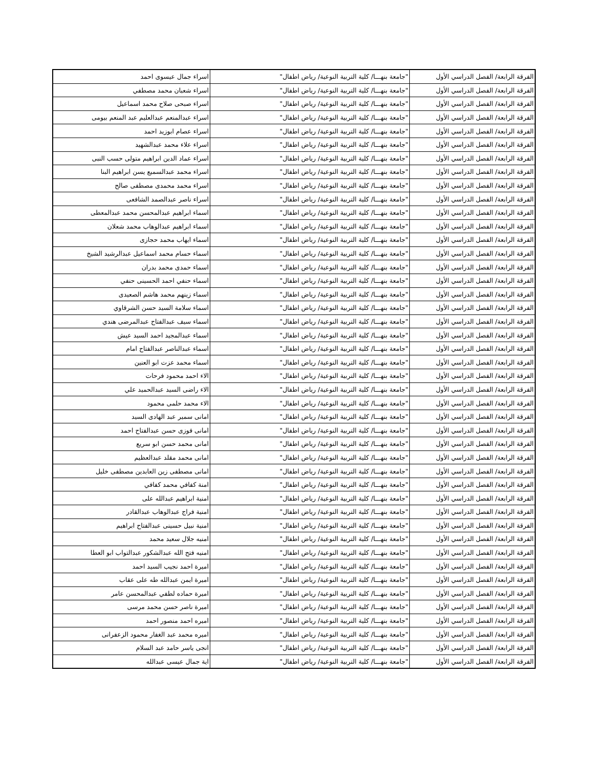| الفرقة الرابعة/ الفصل الدراسي الأول | "جامعة بنهـــا/ كلية التربية النوعية/ رياض اطفال" | اسراء جمال عيسوى احمد |
| الفرقة الرابعة/ الفصل الدراسي الأول | "جامعة بنهـــا/ كلية التربية النوعية/ رياض اطفال" | اسراء شعبان محمد مصطفي |
| الفرقة الرابعة/ الفصل الدراسي الأول | "جامعة بنهـــا/ كلية التربية النوعية/ رياض اطفال" | اسراء صبحى صلاح محمد اسماعيل |
| الفرقة الرابعة/ الفصل الدراسي الأول | "جامعة بنهـــا/ كلية التربية النوعية/ رياض اطفال" | اسراء عبدالمنعم عبدالعليم عبد المنعم بيومى |
| الفرقة الرابعة/ الفصل الدراسي الأول | "جامعة بنهـــا/ كلية التربية النوعية/ رياض اطفال" | اسراء عصام ابوزيد احمد |
| الفرقة الرابعة/ الفصل الدراسي الأول | "جامعة بنهـــا/ كلية التربية النوعية/ رياض اطفال" | اسراء علاء محمد عبدالشهيد |
| الفرقة الرابعة/ الفصل الدراسي الأول | "جامعة بنهـــا/ كلية التربية النوعية/ رياض اطفال" | اسراء عماد الدين ابراهيم متولى حسب النبى |
| الفرقة الرابعة/ الفصل الدراسي الأول | "جامعة بنهـــا/ كلية التربية النوعية/ رياض اطفال" | اسراء محمد عبدالسميع يسن ابراهيم البنا |
| الفرقة الرابعة/ الفصل الدراسي الأول | "جامعة بنهـــا/ كلية التربية النوعية/ رياض اطفال" | اسراء محمد محمدى مصطفى صالح |
| الفرقة الرابعة/ الفصل الدراسي الأول | "جامعة بنهـــا/ كلية التربية النوعية/ رياض اطفال" | اسراء ناصر عبدالصمد الشافعى |
| الفرقة الرابعة/ الفصل الدراسي الأول | "جامعة بنهـــا/ كلية التربية النوعية/ رياض اطفال" | اسماء ابراهيم عبدالمحسن محمد عبدالمعطى |
| الفرقة الرابعة/ الفصل الدراسي الأول | "جامعة بنهـــا/ كلية التربية النوعية/ رياض اطفال" | اسماء ابراهيم عبدالوهاب محمد شعلان |
| الفرقة الرابعة/ الفصل الدراسي الأول | "جامعة بنهـــا/ كلية التربية النوعية/ رياض اطفال" | اسماء ايهاب محمد حجازى |
| الفرقة الرابعة/ الفصل الدراسي الأول | "جامعة بنهـــا/ كلية التربية النوعية/ رياض اطفال" | اسماء حسام محمد اسماعيل عبدالرشيد الشيخ |
| الفرقة الرابعة/ الفصل الدراسي الأول | "جامعة بنهـــا/ كلية التربية النوعية/ رياض اطفال" | اسماء حمدى محمد بدران |
| الفرقة الرابعة/ الفصل الدراسي الأول | "جامعة بنهـــا/ كلية التربية النوعية/ رياض اطفال" | اسماء حنفي احمد الحسينى حنفي |
| الفرقة الرابعة/ الفصل الدراسي الأول | "جامعة بنهـــا/ كلية التربية النوعية/ رياض اطفال" | اسماء زينهم محمد هاشم الصعيدى |
| الفرقة الرابعة/ الفصل الدراسي الأول | "جامعة بنهـــا/ كلية التربية النوعية/ رياض اطفال" | اسماء سلامة السيد حسن الشرقاوي |
| الفرقة الرابعة/ الفصل الدراسي الأول | "جامعة بنهـــا/ كلية التربية النوعية/ رياض اطفال" | اسماء سيف عبدالفتاح عبدالمرضى هندي |
| الفرقة الرابعة/ الفصل الدراسي الأول | "جامعة بنهـــا/ كلية التربية النوعية/ رياض اطفال" | اسماء عبدالمجيد احمد السيد عيش |
| الفرقة الرابعة/ الفصل الدراسي الأول | "جامعة بنهـــا/ كلية التربية النوعية/ رياض اطفال" | اسماء عبدالناصر عبدالفتاح امام |
| الفرقة الرابعة/ الفصل الدراسي الأول | "جامعة بنهـــا/ كلية التربية النوعية/ رياض اطفال" | اسماء محمد عزت ابو العنين |
| الفرقة الرابعة/ الفصل الدراسي الأول | "جامعة بنهـــا/ كلية التربية النوعية/ رياض اطفال" | الاء احمد محمود فرحات |
| الفرقة الرابعة/ الفصل الدراسي الأول | "جامعة بنهـــا/ كلية التربية النوعية/ رياض اطفال" | الاء راضى السيد عبدالحميد علي |
| الفرقة الرابعة/ الفصل الدراسي الأول | "جامعة بنهـــا/ كلية التربية النوعية/ رياض اطفال" | الاء محمد حلمى محمود |
| الفرقة الرابعة/ الفصل الدراسي الأول | "جامعة بنهـــا/ كلية التربية النوعية/ رياض اطفال" | امانى سمير عبد الهادى السيد |
| الفرقة الرابعة/ الفصل الدراسي الأول | "جامعة بنهـــا/ كلية التربية النوعية/ رياض اطفال" | امانى فوزى حسن عبدالفتاح احمد |
| الفرقة الرابعة/ الفصل الدراسي الأول | "جامعة بنهـــا/ كلية التربية النوعية/ رياض اطفال" | امانى محمد حسن ابو سريع |
| الفرقة الرابعة/ الفصل الدراسي الأول | "جامعة بنهـــا/ كلية التربية النوعية/ رياض اطفال" | امانى محمد مقلد عبدالعظيم |
| الفرقة الرابعة/ الفصل الدراسي الأول | "جامعة بنهـــا/ كلية التربية النوعية/ رياض اطفال" | امانى مصطفى زين العابدين مصطفى خليل |
| الفرقة الرابعة/ الفصل الدراسي الأول | "جامعة بنهـــا/ كلية التربية النوعية/ رياض اطفال" | امنة كفافي محمد كفافي |
| الفرقة الرابعة/ الفصل الدراسي الأول | "جامعة بنهـــا/ كلية التربية النوعية/ رياض اطفال" | امنية ابراهيم عبدالله على |
| الفرقة الرابعة/ الفصل الدراسي الأول | "جامعة بنهـــا/ كلية التربية النوعية/ رياض اطفال" | امنية فراج عبدالوهاب عبدالقادر |
| الفرقة الرابعة/ الفصل الدراسي الأول | "جامعة بنهـــا/ كلية التربية النوعية/ رياض اطفال" | امنية نبيل حسينى عبدالفتاح ابراهيم |
| الفرقة الرابعة/ الفصل الدراسي الأول | "جامعة بنهـــا/ كلية التربية النوعية/ رياض اطفال" | امنيه جلال سعيد محمد |
| الفرقة الرابعة/ الفصل الدراسي الأول | "جامعة بنهـــا/ كلية التربية النوعية/ رياض اطفال" | امنيه فتح الله عبدالشكور عبدالتواب ابو العطا |
| الفرقة الرابعة/ الفصل الدراسي الأول | "جامعة بنهـــا/ كلية التربية النوعية/ رياض اطفال" | اميرة احمد نجيب السيد احمد |
| الفرقة الرابعة/ الفصل الدراسي الأول | "جامعة بنهـــا/ كلية التربية النوعية/ رياض اطفال" | اميرة ايمن عبدالله طه على عقاب |
| الفرقة الرابعة/ الفصل الدراسي الأول | "جامعة بنهـــا/ كلية التربية النوعية/ رياض اطفال" | اميرة حماده لطفي عبدالمحسن عامر |
| الفرقة الرابعة/ الفصل الدراسي الأول | "جامعة بنهـــا/ كلية التربية النوعية/ رياض اطفال" | اميرة ناصر حسن محمد مرسى |
| الفرقة الرابعة/ الفصل الدراسي الأول | "جامعة بنهـــا/ كلية التربية النوعية/ رياض اطفال" | اميره احمد منصور احمد |
| الفرقة الرابعة/ الفصل الدراسي الأول | "جامعة بنهـــا/ كلية التربية النوعية/ رياض اطفال" | اميره محمد عبد الغفار محمود الزعفرانى |
| الفرقة الرابعة/ الفصل الدراسي الأول | "جامعة بنهـــا/ كلية التربية النوعية/ رياض اطفال" | انجى ياسر حامد عبد السلام |
| الفرقة الرابعة/ الفصل الدراسي الأول | "جامعة بنهـــا/ كلية التربية النوعية/ رياض اطفال" | اية جمال عيسى عبدالله |